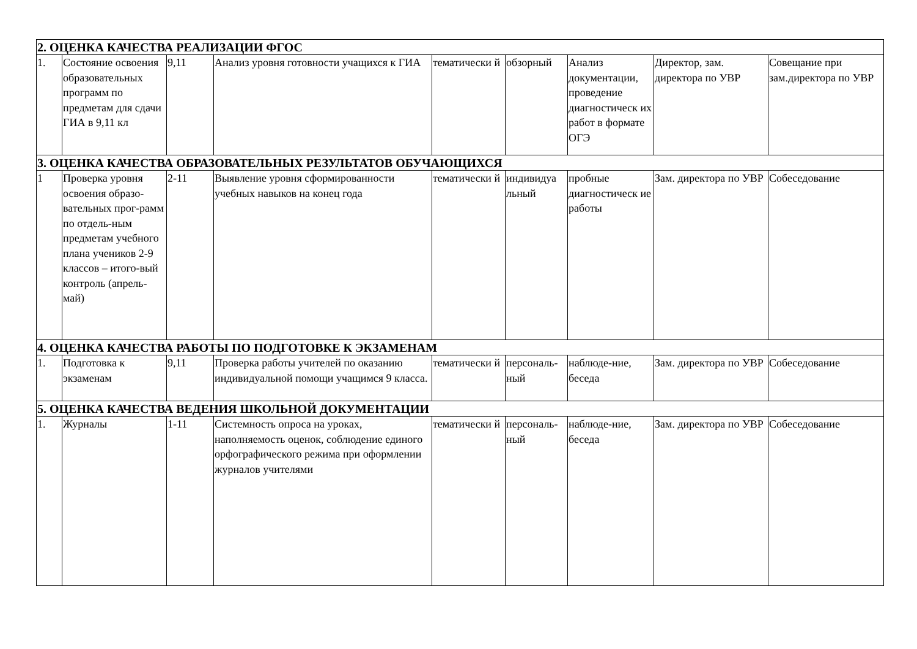| 2. ОЦЕНКА КАЧЕСТВА РЕАЛИЗАЦИИ ФГОС | | | | | | | | |
| 1. | Состояние освоения образовательных программ по предметам для сдачи ГИА в 9,11 кл | 9,11 | Анализ уровня готовности учащихся к ГИА | тематически й | обзорный | Анализ документации, проведение диагностическ их работ в формате ОГЭ | Директор, зам. директора по УВР | Совещание при зам.директора по УВР |
| 3. ОЦЕНКА КАЧЕСТВА ОБРАЗОВАТЕЛЬНЫХ РЕЗУЛЬТАТОВ ОБУЧАЮЩИХСЯ | | | | | | | | |
| 1 | Проверка уровня освоения образо-вательных прог-рамм по отдель-ным предметам учебного плана учеников 2-9 классов – итого-вый контроль (апрель-май) | 2-11 | Выявление уровня сформированности учебных навыков на конец года | тематически й | индивидуа льный | пробные диагностическ ие работы | Зам. директора по УВР | Собеседование |
| 4. ОЦЕНКА КАЧЕСТВА РАБОТЫ ПО ПОДГОТОВКЕ К ЭКЗАМЕНАМ | | | | | | | | |
| 1. | Подготовка к экзаменам | 9,11 | Проверка работы учителей по оказанию индивидуальной помощи учащимся 9 класса. | тематически й | персональ-ный | наблюде-ние, беседа | Зам. директора по УВР | Собеседование |
| 5. ОЦЕНКА КАЧЕСТВА ВЕДЕНИЯ ШКОЛЬНОЙ ДОКУМЕНТАЦИИ | | | | | | | | |
| 1. | Журналы | 1-11 | Системность опроса на уроках, наполняемость оценок, соблюдение единого орфографического режима при оформлении журналов учителями | тематически й | персональ-ный | наблюде-ние, беседа | Зам. директора по УВР | Собеседование |